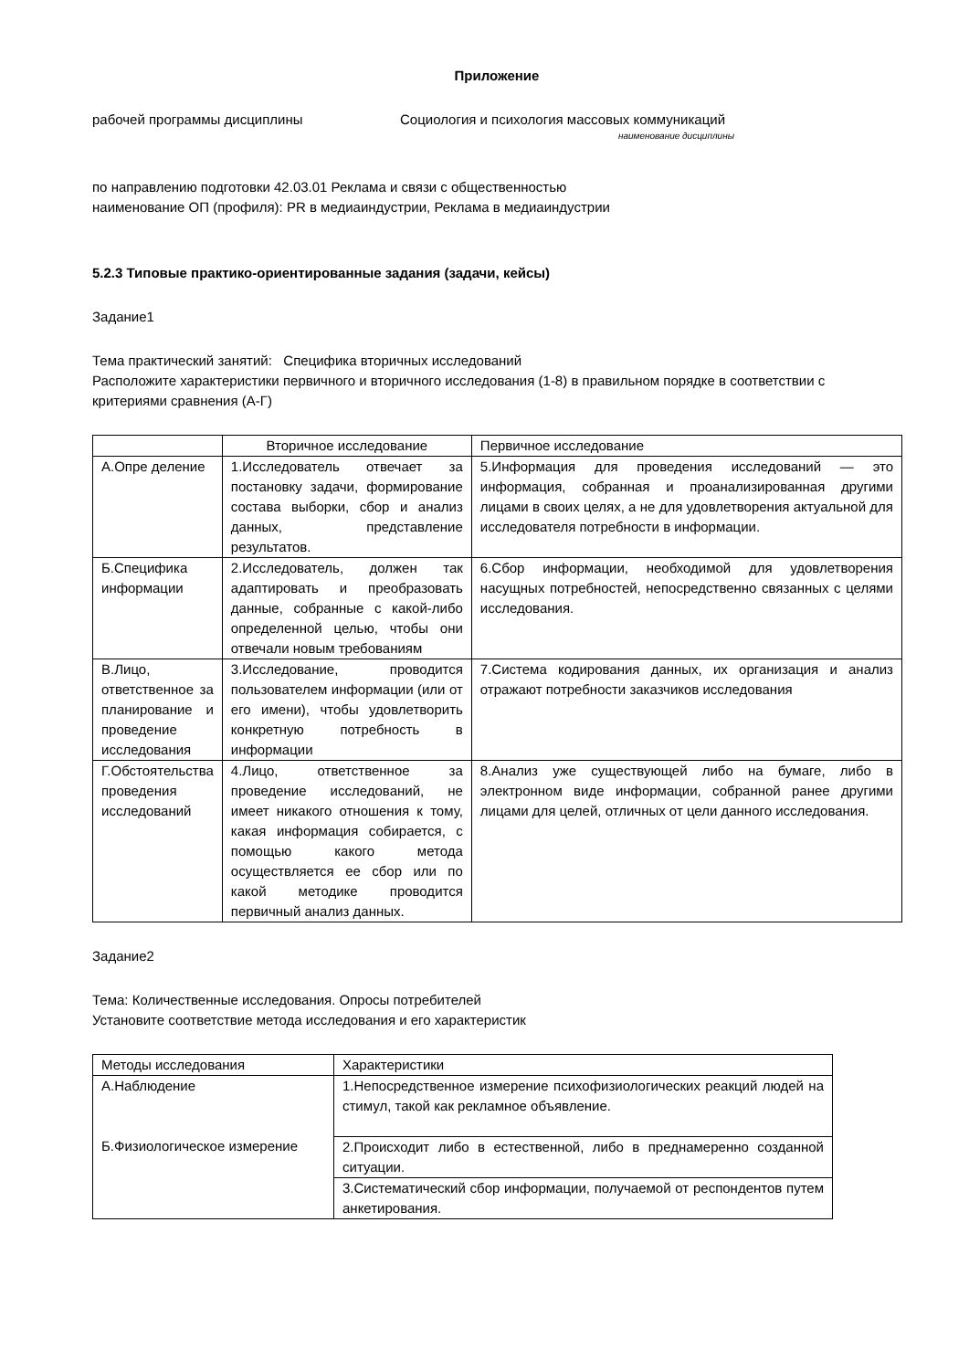Приложение
рабочей программы дисциплины Социология и психология массовых коммуникаций
наименование дисциплины
по направлению подготовки 42.03.01 Реклама и связи с общественностью
наименование ОП (профиля): PR в медиаиндустрии, Реклама в медиаиндустрии
5.2.3 Типовые практико-ориентированные задания (задачи, кейсы)
Задание1
Тема практический занятий: Специфика вторичных исследований
Расположите характеристики первичного и вторичного исследования (1-8) в правильном порядке в соответствии с критериями сравнения (А-Г)
| | Вторичное исследование | Первичное исследование |
| А.Опре деление | 1.Исследователь отвечает за постановку задачи, формирование состава выборки, сбор и анализ данных, представление результатов. | 5.Информация для проведения исследований — это информация, собранная и проанализированная другими лицами в своих целях, а не для удовлетворения актуальной для исследователя потребности в информации. |
| Б.Специфика информации | 2.Исследователь, должен так адаптировать и преобразовать данные, собранные с какой-либо определенной целью, чтобы они отвечали новым требованиям | 6.Сбор информации, необходимой для удовлетворения насущных потребностей, непосредственно связанных с целями исследования. |
| В.Лицо, ответственное за планирование и проведение исследования | 3.Исследование, проводится пользователем информации (или от его имени), чтобы удовлетворить конкретную потребность в информации | 7.Система кодирования данных, их организация и анализ отражают потребности заказчиков исследования |
| Г.Обстоятельства проведения исследований | 4.Лицо, ответственное за проведение исследований, не имеет никакого отношения к тому, какая информация собирается, с помощью какого метода осуществляется ее сбор или по какой методике проводится первичный анализ данных. | 8.Анализ уже существующей либо на бумаге, либо в электронном виде информации, собранной ранее другими лицами для целей, отличных от цели данного исследования. |
Задание2
Тема: Количественные исследования. Опросы потребителей
Установите соответствие метода исследования и его характеристик
| Методы исследования | Характеристики |
| А.Наблюдение Б.Физиологическое измерение | 1.Непосредственное измерение психофизиологических реакций людей на стимул, такой как рекламное объявление. |
| | 2.Происходит либо в естественной, либо в преднамеренно созданной ситуации. |
| | 3.Систематический сбор информации, получаемой от респондентов путем анкетирования. |